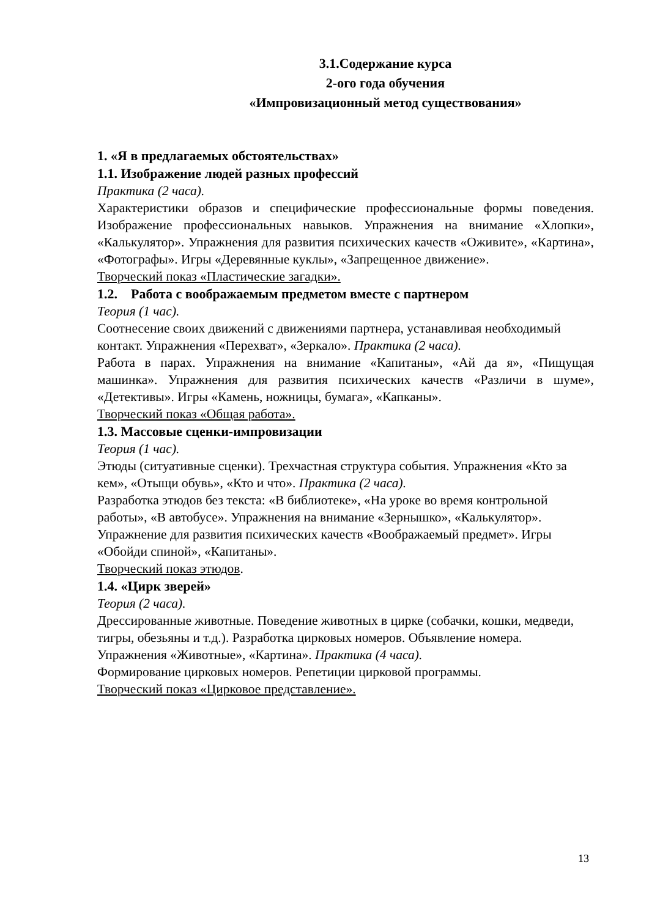3.1.Содержание курса
2-ого года обучения
«Импровизационный метод существования»
1. «Я в предлагаемых обстоятельствах»
1.1. Изображение людей разных профессий
Практика (2 часа).
Характеристики образов и специфические профессиональные формы поведения. Изображение профессиональных навыков. Упражнения на внимание «Хлопки», «Калькулятор». Упражнения для развития психических качеств «Оживите», «Картина», «Фотографы». Игры «Деревянные куклы», «Запрещенное движение».
Творческий показ «Пластические загадки».
1.2. Работа с воображаемым предметом вместе с партнером
Теория (1 час).
Соотнесение своих движений с движениями партнера, устанавливая необходимый контакт. Упражнения «Перехват», «Зеркало». Практика (2 часа).
Работа в парах. Упражнения на внимание «Капитаны», «Ай да я», «Пищущая машинка». Упражнения для развития психических качеств «Различи в шуме», «Детективы». Игры «Камень, ножницы, бумага», «Капканы».
Творческий показ «Общая работа».
1.3. Массовые сценки-импровизации
Теория (1 час).
Этюды (ситуативные сценки). Трехчастная структура события. Упражнения «Кто за кем», «Отыщи обувь», «Кто и что». Практика (2 часа).
Разработка этюдов без текста: «В библиотеке», «На уроке во время контрольной работы», «В автобусе». Упражнения на внимание «Зернышко», «Калькулятор». Упражнение для развития психических качеств «Воображаемый предмет». Игры «Обойди спиной», «Капитаны».
Творческий показ этюдов.
1.4. «Цирк зверей»
Теория (2 часа).
Дрессированные животные. Поведение животных в цирке (собачки, кошки, медведи, тигры, обезьяны и т.д.). Разработка цирковых номеров. Объявление номера. Упражнения «Животные», «Картина». Практика (4 часа).
Формирование цирковых номеров. Репетиции цирковой программы.
Творческий показ «Цирковое представление».
13